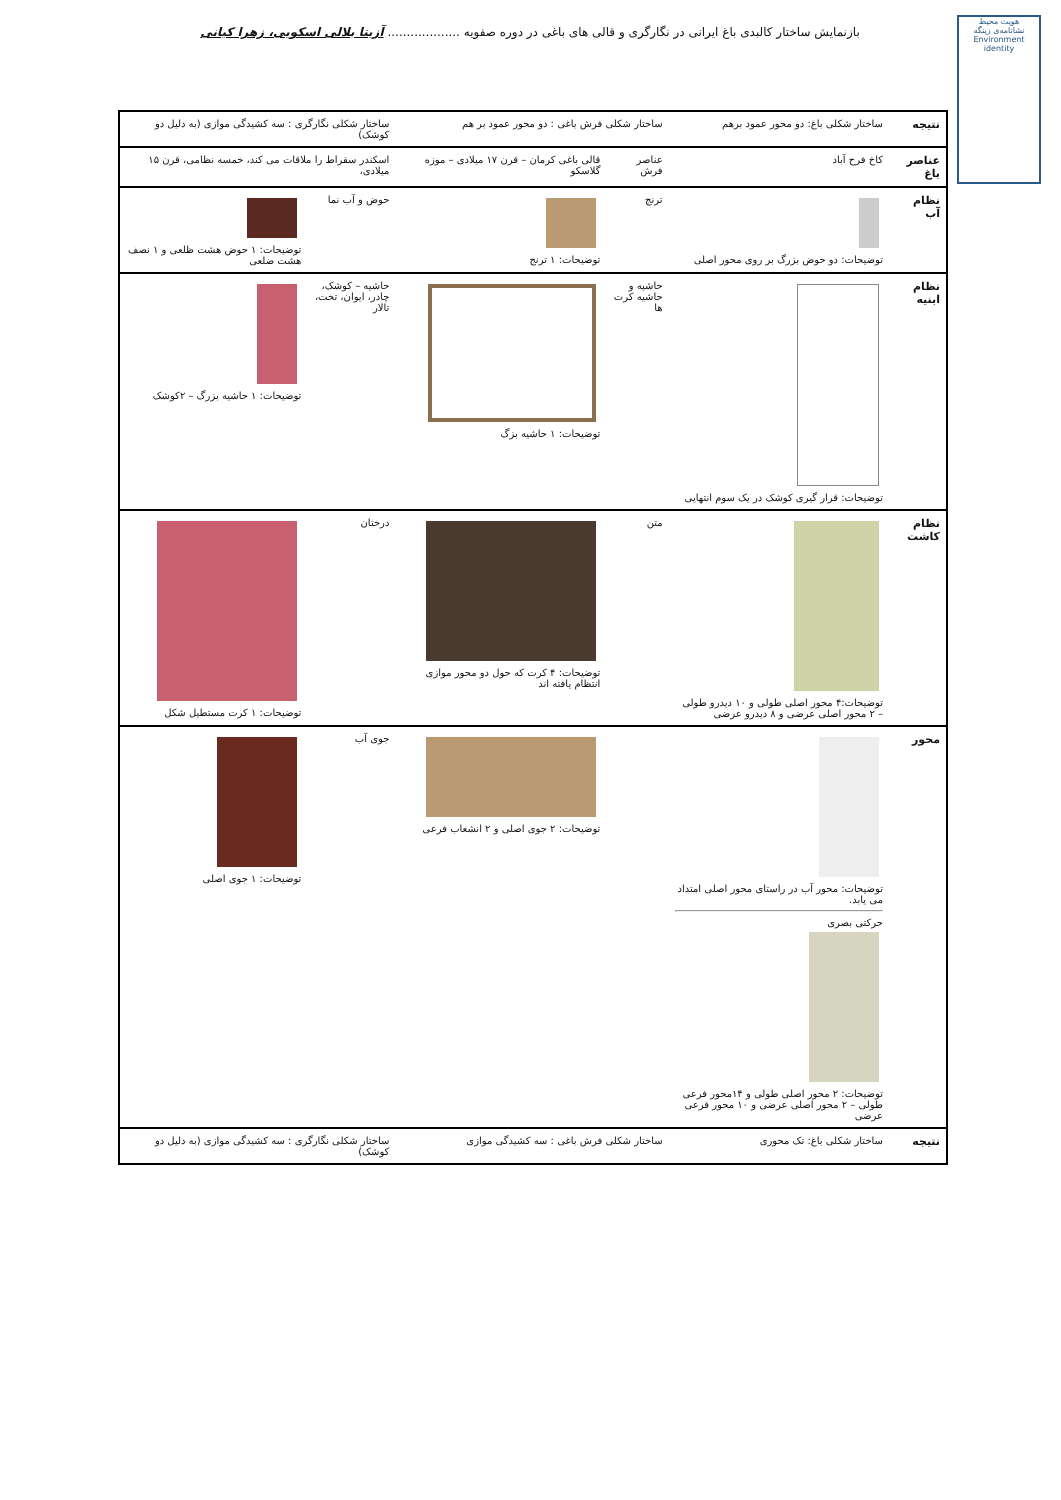بازنمایش ساختار کالبدی باغ ایرانی در نگارگری و قالی های باغی در دوره صفویه ................... آزیتا بلالی اسکویی، زهرا کیانی
هویت محیط
نشانامه‌ی زینگه
Environment identity
| نتیجه | ساختار شکلی باغ: دو محور عمود برهم | ساختار شکلی فرش باغی : دو محور عمود بر هم | | ساختار شکلی نگارگری : سه کشیدگی موازی (به دلیل دو کوشک) | |
| عناصر باغ | کاخ فرح آباد | عناصر فرش | قالی باغی کرمان – قرن ۱۷ میلادی – موزه گلاسکو | اسکندر سقراط را ملاقات می کند، خمسه نظامی، قرن ۱۵ میلادی، | |
| نظام آب | توضیحات: دو حوض بزرگ بر روی محور اصلی | ترنج | توضیحات: ۱ ترنج | حوض و آب نما | توضیحات: ۱ حوض هشت ظلعی و ۱ نصف هشت ضلعی |
| نظام ابنیه | توضیحات: قرار گیری کوشک در یک سوم انتهایی | حاشیه و حاشیه کرت ها | توضیحات: ۱ حاشیه بزگ | حاشیه – کوشک، چادر، ایوان، تخت، تالار | توضیحات: ۱ حاشیه بزرگ – ۲کوشک |
| نظام کاشت | توضیحات:۴ محور اصلی طولی و ۱۰ دیدرو طولی – ۲ محور اصلی عرضی و ۸ دیدرو عرضی | متن | توضیحات: ۴ کرت که حول دو محور موازی انتظام یافته اند | درختان | توضیحات: ۱ کرت مستطیل شکل |
| محور | توضیحات: محور آب در راستای محور اصلی امتداد می یابد. حرکتی بصری توضیحات: ۲ محور اصلی طولی و ۱۴محور فرعی طولی – ۲ محور اصلی عرضی و ۱۰ محور فرعی عرضی | | توضیحات: ۲ جوی اصلی و ۲ انشعاب فرعی | جوی آب | توضیحات: ۱ جوی اصلی |
| نتیجه | ساختار شکلی باغ: تک محوری | ساختار شکلی فرش باغی : سه کشیدگی موازی | | ساختار شکلی نگارگری : سه کشیدگی موازی (به دلیل دو کوشک) | |